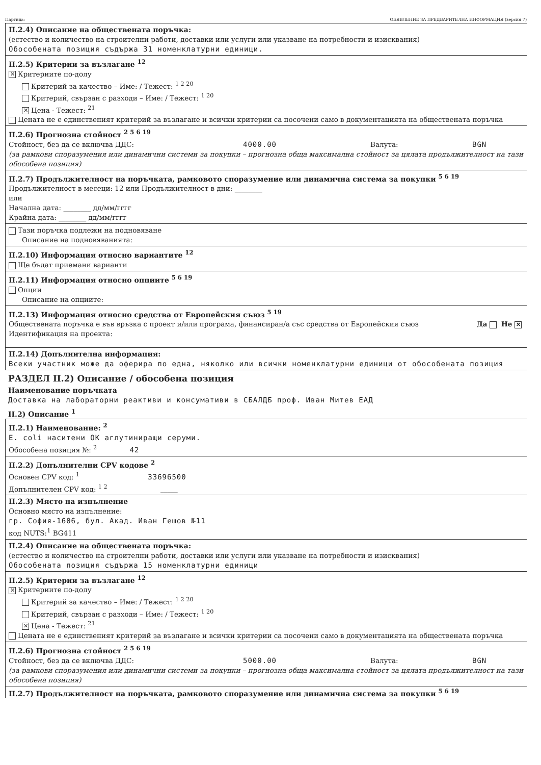Партида: ОБЯВЛЕНИЕ ЗА ПРЕДВАРИТЕЛНА ИНФОРМАЦИЯ (версия 7)
II.2.4) Описание на обществената поръчка:
(естество и количество на строителни работи, доставки или услуги или указване на потребности и изисквания)
Обособената позиция съдържа 31 номенклатурни единици.
II.2.5) Критерии за възлагане <sup>12</sup>
✕ Критериите по-долу
Критерий за качество – Име: / Тежест: <sup>1 2 20</sup>
Критерий, свързан с разходи – Име: / Тежест: <sup>1 20</sup>
✕ Цена - Тежест: <sup>21</sup>
Цената не е единственият критерий за възлагане и всички критерии са посочени само в документацията на обществената поръчка
II.2.6) Прогнозна стойност <sup>2 5 6 19</sup>
Стойност, без да се включва ДДС: 4000.00 Валута: BGN
(за рамкови споразумения или динамични системи за покупки – прогнозна обща максимална стойност за цялата продължителност на тази обособена позиция)
II.2.7) Продължителност на поръчката, рамковото споразумение или динамична система за покупки <sup>5 6 19</sup>
Продължителност в месеци: 12 или Продължителност в дни: ________
или
Начална дата: ________ дд/мм/гггг
Крайна дата: ________ дд/мм/гггг
Тази поръчка подлежи на подновяване
Описание на подновяванията:
II.2.10) Информация относно вариантите <sup>12</sup>
Ще бъдат приемани варианти
II.2.11) Информация относно опциите <sup>5 6 19</sup>
Опции
Описание на опциите:
II.2.13) Информация относно средства от Европейския съюз <sup>5 19</sup>
Обществената поръчка е във връзка с проект и/или програма, финансиран/а със средства от Европейския съюз Да Не ✕
Идентификация на проекта:
II.2.14) Допълнителна информация:
Всеки участник може да оферира по една, няколко или всички номенклатурни единици от обособената позиция
РАЗДЕЛ II.2) Описание / обособена позиция
Наименование поръчката
Доставка на лабораторни реактиви и консумативи в СБАЛДБ проф. Иван Митев ЕАД
II.2) Описание <sup>1</sup>
II.2.1) Наименование: <sup>2</sup>
E. coli наситени OK аглутиниращи серуми.
Обособена позиция №: <sup>2</sup> 42
II.2.2) Допълнителни CPV кодове <sup>2</sup>
Основен CPV код: <sup>1</sup> 33696500
Допълнителен CPV код: <sup>1 2</sup> _____
II.2.3) Място на изпълнение
Основно място на изпълнение:
гр. София-1606, бул. Акад. Иван Гешов №11
код NUTS:<sup>1</sup> BG411
II.2.4) Описание на обществената поръчка:
(естество и количество на строителни работи, доставки или услуги или указване на потребности и изисквания)
Обособената позиция съдържа 15 номенклатурни единици
II.2.5) Критерии за възлагане <sup>12</sup>
✕ Критериите по-долу
Критерий за качество – Име: / Тежест: <sup>1 2 20</sup>
Критерий, свързан с разходи – Име: / Тежест: <sup>1 20</sup>
✕ Цена - Тежест: <sup>21</sup>
Цената не е единственият критерий за възлагане и всички критерии са посочени само в документацията на обществената поръчка
II.2.6) Прогнозна стойност <sup>2 5 6 19</sup>
Стойност, без да се включва ДДС: 5000.00 Валута: BGN
(за рамкови споразумения или динамични системи за покупки – прогнозна обща максимална стойност за цялата продължителност на тази обособена позиция)
II.2.7) Продължителност на поръчката, рамковото споразумение или динамична система за покупки <sup>5 6 19</sup>